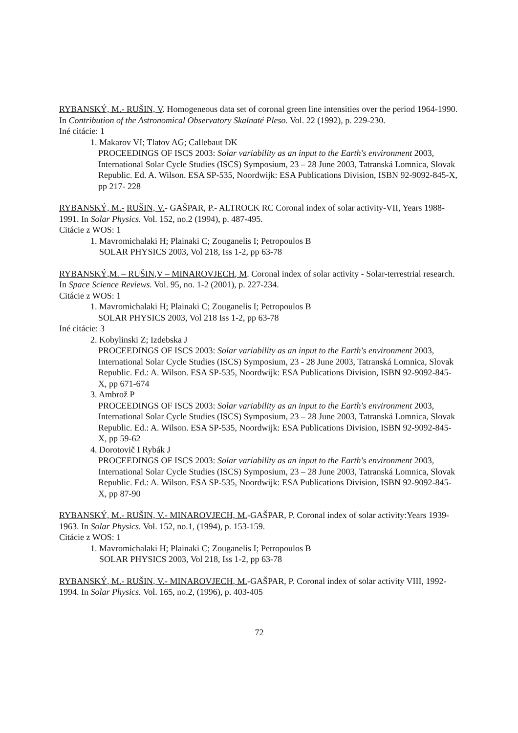RYBANSKÝ, M.- RUŠIN, V. Homogeneous data set of coronal green line intensities over the period 1964-1990. In Contribution of the Astronomical Observatory Skalnaté Pleso. Vol. 22 (1992), p. 229-230.
Iné citácie: 1
1. Makarov VI; Tlatov AG; Callebaut DK
PROCEEDINGS OF ISCS 2003: Solar variability as an input to the Earth's environment 2003, International Solar Cycle Studies (ISCS) Symposium, 23 – 28 June 2003, Tatranská Lomnica, Slovak Republic. Ed. A. Wilson. ESA SP-535, Noordwijk: ESA Publications Division, ISBN 92-9092-845-X, pp 217- 228
RYBANSKÝ, M.- RUŠIN, V.- GAŠPAR, P.- ALTROCK RC Coronal index of solar activity-VII, Years 1988-1991. In Solar Physics. Vol. 152, no.2 (1994), p. 487-495.
Citácie z WOS: 1
1. Mavromichalaki H; Plainaki C; Zouganelis I; Petropoulos B
SOLAR PHYSICS 2003, Vol 218, Iss 1-2, pp 63-78
RYBANSKÝ,M. – RUŠIN,V – MINAROVJECH, M. Coronal index of solar activity - Solar-terrestrial research. In Space Science Reviews. Vol. 95, no. 1-2 (2001), p. 227-234.
Citácie z WOS: 1
1. Mavromichalaki H; Plainaki C; Zouganelis I; Petropoulos B
SOLAR PHYSICS 2003, Vol 218 Iss 1-2, pp 63-78
Iné citácie: 3
2. Kobylinski Z; Izdebska J
PROCEEDINGS OF ISCS 2003: Solar variability as an input to the Earth's environment 2003, International Solar Cycle Studies (ISCS) Symposium, 23 - 28 June 2003, Tatranská Lomnica, Slovak Republic. Ed.: A. Wilson. ESA SP-535, Noordwijk: ESA Publications Division, ISBN 92-9092-845-X, pp 671-674
3. Ambrož P
PROCEEDINGS OF ISCS 2003: Solar variability as an input to the Earth's environment 2003, International Solar Cycle Studies (ISCS) Symposium, 23 – 28 June 2003, Tatranská Lomnica, Slovak Republic. Ed.: A. Wilson. ESA SP-535, Noordwijk: ESA Publications Division, ISBN 92-9092-845-X, pp 59-62
4. Dorotovič I Rybák J
PROCEEDINGS OF ISCS 2003: Solar variability as an input to the Earth's environment 2003, International Solar Cycle Studies (ISCS) Symposium, 23 – 28 June 2003, Tatranská Lomnica, Slovak Republic. Ed.: A. Wilson. ESA SP-535, Noordwijk: ESA Publications Division, ISBN 92-9092-845-X, pp 87-90
RYBANSKÝ, M.- RUŠIN, V.- MINAROVJECH, M.-GAŠPAR, P. Coronal index of solar activity:Years 1939-1963. In Solar Physics. Vol. 152, no.1, (1994), p. 153-159.
Citácie z WOS: 1
1. Mavromichalaki H; Plainaki C; Zouganelis I; Petropoulos B
SOLAR PHYSICS 2003, Vol 218, Iss 1-2, pp 63-78
RYBANSKÝ, M.- RUŠIN, V.- MINAROVJECH, M.-GAŠPAR, P. Coronal index of solar activity VIII, 1992-1994. In Solar Physics. Vol. 165, no.2, (1996), p. 403-405
72